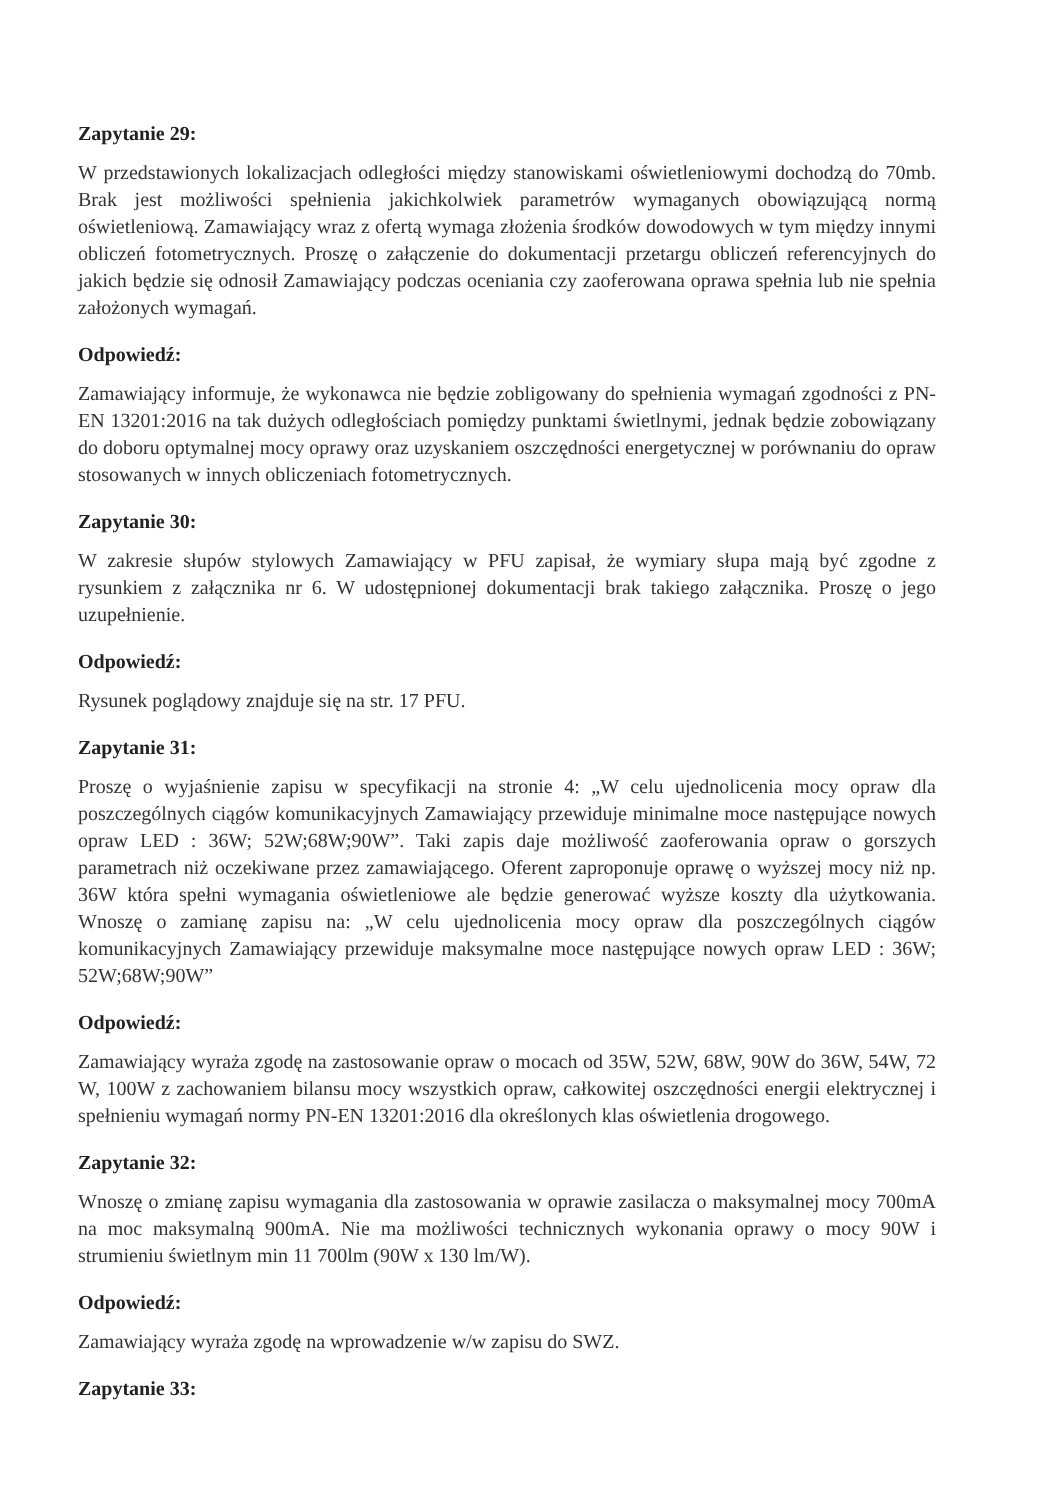Zapytanie 29:
W przedstawionych lokalizacjach odległości między stanowiskami oświetleniowymi dochodzą do 70mb. Brak jest możliwości spełnienia jakichkolwiek parametrów wymaganych obowiązującą normą oświetleniową. Zamawiający wraz z ofertą wymaga złożenia środków dowodowych w tym między innymi obliczeń fotometrycznych. Proszę o załączenie do dokumentacji przetargu obliczeń referencyjnych do jakich będzie się odnosił Zamawiający podczas oceniania czy zaoferowana oprawa spełnia lub nie spełnia założonych wymagań.
Odpowiedź:
Zamawiający informuje, że wykonawca nie będzie zobligowany do spełnienia wymagań zgodności z PN-EN 13201:2016 na tak dużych odległościach pomiędzy punktami świetlnymi, jednak będzie zobowiązany do doboru optymalnej mocy oprawy oraz uzyskaniem oszczędności energetycznej w porównaniu do opraw stosowanych w innych obliczeniach fotometrycznych.
Zapytanie 30:
W zakresie słupów stylowych Zamawiający w PFU zapisał, że wymiary słupa mają być zgodne z rysunkiem z załącznika nr 6. W udostępnionej dokumentacji brak takiego załącznika. Proszę o jego uzupełnienie.
Odpowiedź:
Rysunek poglądowy znajduje się na str. 17 PFU.
Zapytanie 31:
Proszę o wyjaśnienie zapisu w specyfikacji na stronie 4: „W celu ujednolicenia mocy opraw dla poszczególnych ciągów komunikacyjnych Zamawiający przewiduje minimalne moce następujące nowych opraw LED : 36W; 52W;68W;90W”. Taki zapis daje możliwość zaoferowania opraw o gorszych parametrach niż oczekiwane przez zamawiającego. Oferent zaproponuje oprawę o wyższej mocy niż np. 36W która spełni wymagania oświetleniowe ale będzie generować wyższe koszty dla użytkowania. Wnoszę o zamianę zapisu na: „W celu ujednolicenia mocy opraw dla poszczególnych ciągów komunikacyjnych Zamawiający przewiduje maksymalne moce następujące nowych opraw LED : 36W; 52W;68W;90W”
Odpowiedź:
Zamawiający wyraża zgodę na zastosowanie opraw o mocach od 35W, 52W, 68W, 90W do 36W, 54W, 72 W, 100W z zachowaniem bilansu mocy wszystkich opraw, całkowitej oszczędności energii elektrycznej i spełnieniu wymagań normy PN-EN 13201:2016 dla określonych klas oświetlenia drogowego.
Zapytanie 32:
Wnoszę o zmianę zapisu wymagania dla zastosowania w oprawie zasilacza o maksymalnej mocy 700mA na moc maksymalną 900mA. Nie ma możliwości technicznych wykonania oprawy o mocy 90W i strumieniu świetlnym min 11 700lm (90W x 130 lm/W).
Odpowiedź:
Zamawiający wyraża zgodę na wprowadzenie w/w zapisu do SWZ.
Zapytanie 33: